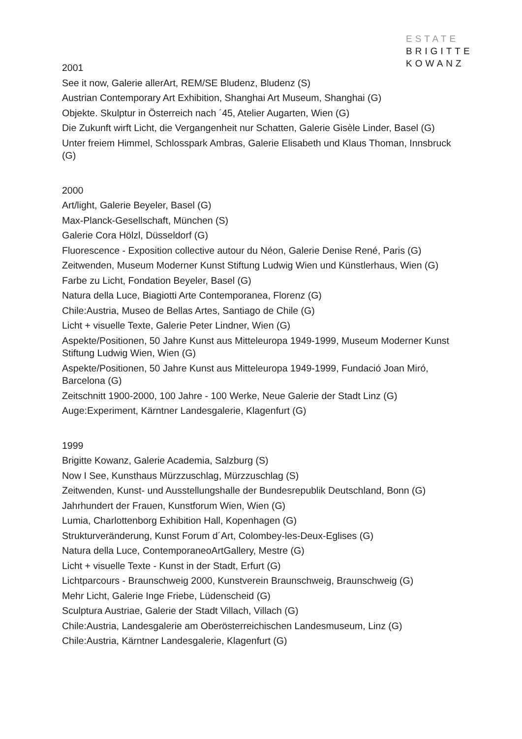ESTATE
BRIGITTE
KOWANZ
2001
See it now, Galerie allerArt, REM/SE Bludenz, Bludenz (S)
Austrian Contemporary Art Exhibition, Shanghai Art Museum, Shanghai (G)
Objekte. Skulptur in Österreich nach ´45, Atelier Augarten, Wien (G)
Die Zukunft wirft Licht, die Vergangenheit nur Schatten, Galerie Gisèle Linder, Basel (G)
Unter freiem Himmel, Schlosspark Ambras, Galerie Elisabeth und Klaus Thoman, Innsbruck (G)
2000
Art/light, Galerie Beyeler, Basel (G)
Max-Planck-Gesellschaft, München (S)
Galerie Cora Hölzl, Düsseldorf (G)
Fluorescence - Exposition collective autour du Néon, Galerie Denise René, Paris (G)
Zeitwenden, Museum Moderner Kunst Stiftung Ludwig Wien und Künstlerhaus, Wien (G)
Farbe zu Licht, Fondation Beyeler, Basel (G)
Natura della Luce, Biagiotti Arte Contemporanea, Florenz (G)
Chile:Austria, Museo de Bellas Artes, Santiago de Chile (G)
Licht + visuelle Texte, Galerie Peter Lindner, Wien (G)
Aspekte/Positionen, 50 Jahre Kunst aus Mitteleuropa 1949-1999, Museum Moderner Kunst Stiftung Ludwig Wien, Wien (G)
Aspekte/Positionen, 50 Jahre Kunst aus Mitteleuropa 1949-1999, Fundació Joan Miró, Barcelona (G)
Zeitschnitt 1900-2000, 100 Jahre - 100 Werke, Neue Galerie der Stadt Linz (G)
Auge:Experiment, Kärntner Landesgalerie, Klagenfurt (G)
1999
Brigitte Kowanz, Galerie Academia, Salzburg (S)
Now I See, Kunsthaus Mürzzuschlag, Mürzzuschlag (S)
Zeitwenden, Kunst- und Ausstellungshalle der Bundesrepublik Deutschland, Bonn (G)
Jahrhundert der Frauen, Kunstforum Wien, Wien (G)
Lumia, Charlottenborg Exhibition Hall, Kopenhagen (G)
Strukturveränderung, Kunst Forum d´Art, Colombey-les-Deux-Eglises (G)
Natura della Luce, ContemporaneoArtGallery, Mestre (G)
Licht + visuelle Texte - Kunst in der Stadt, Erfurt (G)
Lichtparcours - Braunschweig 2000, Kunstverein Braunschweig, Braunschweig (G)
Mehr Licht, Galerie Inge Friebe, Lüdenscheid (G)
Sculptura Austriae, Galerie der Stadt Villach, Villach (G)
Chile:Austria, Landesgalerie am Oberösterreichischen Landesmuseum, Linz (G)
Chile:Austria, Kärntner Landesgalerie, Klagenfurt (G)